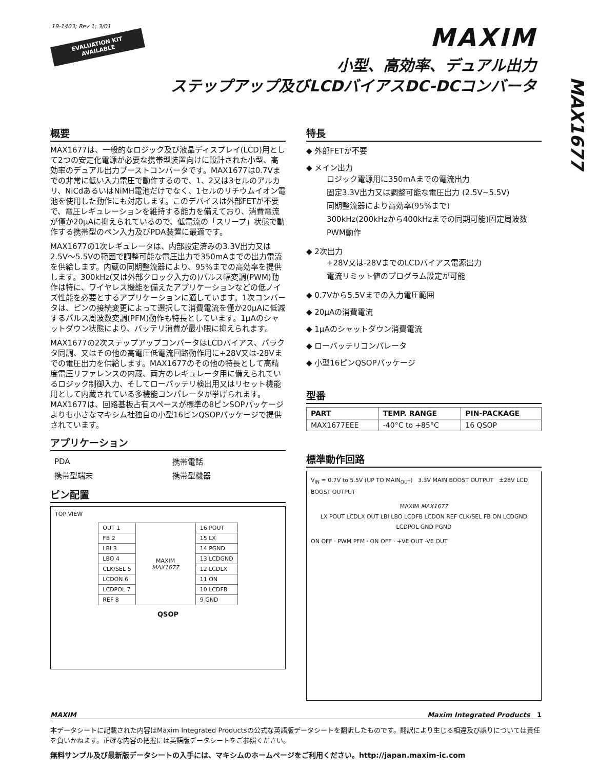19-1403; Rev 1; 3/01
EVALUATION KIT
AVAILABLE
MAXIM
小型、高効率、デュアル出力
ステップアップ及びLCDバイアスDC-DCコンバータ
MAX1677
概要
MAX1677は、一般的なロジック及び液晶ディスプレイ(LCD)用として2つの安定化電源が必要な携帯型装置向けに設計された小型、高効率のデュアル出力ブーストコンバータです。MAX1677は0.7Vまでの非常に低い入力電圧で動作するので、1、2又は3セルのアルカリ、NiCdあるいはNiMH電池だけでなく、1セルのリチウムイオン電池を使用した動作にも対応します。このデバイスは外部FETが不要で、電圧レギュレーションを維持する能力を備えており、消費電流が僅か20μAに抑えられているので、低電流の「スリープ」状態で動作する携帯型のペン入力及びPDA装置に最適です。
MAX1677の1次レギュレータは、内部設定済みの3.3V出力又は2.5V～5.5Vの範囲で調整可能な電圧出力で350mAまでの出力電流を供給します。内蔵の同期整流器により、95%までの高効率を提供します。300kHz(又は外部クロック入力の)パルス幅変調(PWM)動作は特に、ワイヤレス機能を備えたアプリケーションなどの低ノイズ性能を必要とするアプリケーションに適しています。1次コンバータは、ピンの接続変更によって選択して消費電流を僅か20μAに低減するパルス周波数変調(PFM)動作も特長としています。1μAのシャットダウン状態により、バッテリ消費が最小限に抑えられます。
MAX1677の2次ステップアップコンバータはLCDバイアス、バラクタ同調、又はその他の高電圧低電流回路動作用に+28V又は-28Vまでの電圧出力を供給します。MAX1677のその他の特長として高精度電圧リファレンスの内蔵、両方のレギュレータ用に備えられているロジック制御入力、そしてローバッテリ検出用又はリセット機能用として内蔵されている多機能コンパレータが挙げられます。MAX1677は、回路基板占有スペースが標準の8ピンSOPパッケージよりも小さなマキシム社独自の小型16ピンQSOPパッケージで提供されています。
アプリケーション
| PDA | 携帯電話 |
| 携帯型端末 | 携帯型機器 |
ピン配置
TOP VIEW
| OUT 1 | MAXIM MAX1677 | 16 POUT |
| FB 2 | | 15 LX |
| LBI 3 | | 14 PGND |
| LBO 4 | | 13 LCDGND |
| CLK/SEL 5 | | 12 LCDLX |
| LCDON 6 | | 11 ON |
| LCDPOL 7 | | 10 LCDFB |
| REF 8 | | 9 GND |
QSOP
特長
◆ 外部FETが不要
◆ メイン出力
ロジック電源用に350mAまでの電流出力
固定3.3V出力又は調整可能な電圧出力 (2.5V~5.5V)
同期整流器により高効率(95%まで)
300kHz(200kHzから400kHzまでの同期可能)固定周波数PWM動作
◆ 2次出力
+28V又は-28VまでのLCDバイアス電源出力
電流リミット値のプログラム設定が可能
◆ 0.7Vから5.5Vまでの入力電圧範囲
◆ 20μAの消費電流
◆ 1μAのシャットダウン消費電流
◆ ローバッテリコンパレータ
◆ 小型16ピンQSOPパッケージ
型番
| PART | TEMP. RANGE | PIN-PACKAGE |
| --- | --- | --- |
| MAX1677EEE | -40°C to +85°C | 16 QSOP |
標準動作回路
V<sub>IN</sub> = 0.7V to 5.5V (UP TO MAIN<sub>OUT</sub>) 3.3V MAIN BOOST OUTPUT ±28V LCD BOOST OUTPUT
MAXIM MAX1677
LX POUT LCDLX OUT LBI LBO LCDFB LCDON REF CLK/SEL FB ON LCDGND LCDPOL GND PGND
ON OFF · PWM PFM · ON OFF · +VE OUT -VE OUT
MAXIM Maxim Integrated Products 1
本データシートに記載された内容はMaxim Integrated Productsの公式な英語版データシートを翻訳したものです。翻訳により生じる相違及び誤りについては責任を負いかねます。正確な内容の把握には英語版データシートをご参照ください。
無料サンプル及び最新版データシートの入手には、マキシムのホームページをご利用ください。http://japan.maxim-ic.com